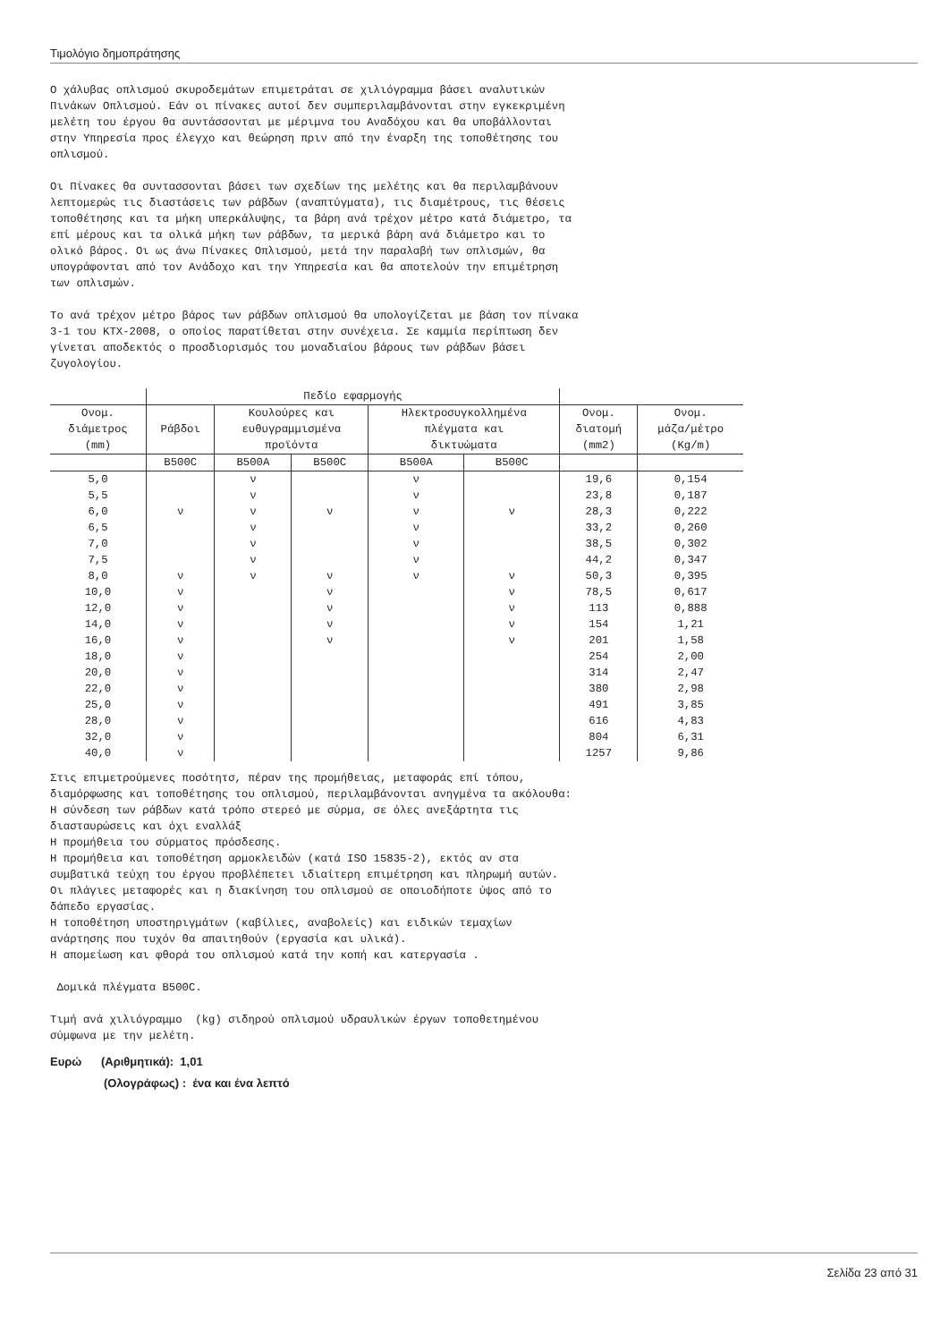Τιμολόγιο δημοπράτησης
Ο χάλυβας οπλισμού σκυροδεμάτων επιμετράται σε χιλιόγραμμα βάσει αναλυτικών Πινάκων Οπλισμού. Εάν οι πίνακες αυτοί δεν συμπεριλαμβάνονται στην εγκεκριμένη μελέτη του έργου θα συντάσσονται με μέριμνα του Αναδόχου και θα υποβάλλονται στην Υπηρεσία προς έλεγχο και θεώρηση πριν από την έναρξη της τοποθέτησης του οπλισμού.
Οι Πίνακες θα συντασσονται βάσει των σχεδίων της μελέτης και θα περιλαμβάνουν λεπτομερώς τις διαστάσεις των ράβδων (αναπτύγματα), τις διαμέτρους, τις θέσεις τοποθέτησης και τα μήκη υπερκάλυψης, τα βάρη ανά τρέχον μέτρο κατά διάμετρο, τα επί μέρους και τα ολικά μήκη των ράβδων, τα μερικά βάρη ανά διάμετρο και το ολικό βάρος. Οι ως άνω Πίνακες Οπλισμού, μετά την παραλαβή των οπλισμών, θα υπογράφονται από τον Ανάδοχο και την Υπηρεσία και θα αποτελούν την επιμέτρηση των οπλισμών.
Το ανά τρέχον μέτρο βάρος των ράβδων οπλισμού θα υπολογίζεται με βάση τον πίνακα 3-1 του ΚΤΧ-2008, ο οποίος παρατίθεται στην συνέχεια. Σε καμμία περίπτωση δεν γίνεται αποδεκτός ο προσδιορισμός του μοναδιαίου βάρους των ράβδων βάσει ζυγολογίου.
| | Πεδίο εφαρμογής | | | | | | |
| --- | --- | --- | --- | --- | --- | --- | --- |
| Ονομ. διάμετρος (mm) | Ράβδοι | Κουλούρες και ευθυγραμμισμένα προϊόντα | | Ηλεκτροσυγκολλημένα πλέγματα και δικτυώματα | | Ονομ. διατομή (mm2) | Ονομ. μάζα/μέτρο (Kg/m) |
| | B500C | B500A | B500C | B500A | B500C | | |
| 5,0 | | ν | | ν | | 19,6 | 0,154 |
| 5,5 | | ν | | ν | | 23,8 | 0,187 |
| 6,0 | ν | ν | ν | ν | ν | 28,3 | 0,222 |
| 6,5 | | ν | | ν | | 33,2 | 0,260 |
| 7,0 | | ν | | ν | | 38,5 | 0,302 |
| 7,5 | | ν | | ν | | 44,2 | 0,347 |
| 8,0 | ν | ν | ν | ν | ν | 50,3 | 0,395 |
| 10,0 | ν | | ν | | ν | 78,5 | 0,617 |
| 12,0 | ν | | ν | | ν | 113 | 0,888 |
| 14,0 | ν | | ν | | ν | 154 | 1,21 |
| 16,0 | ν | | ν | | ν | 201 | 1,58 |
| 18,0 | ν | | | | | 254 | 2,00 |
| 20,0 | ν | | | | | 314 | 2,47 |
| 22,0 | ν | | | | | 380 | 2,98 |
| 25,0 | ν | | | | | 491 | 3,85 |
| 28,0 | ν | | | | | 616 | 4,83 |
| 32,0 | ν | | | | | 804 | 6,31 |
| 40,0 | ν | | | | | 1257 | 9,86 |
Στις επιμετρούμενες ποσότητσ, πέραν της προμήθειας, μεταφοράς επί τόπου, διαμόρφωσης και τοποθέτησης του οπλισμού, περιλαμβάνονται ανηγμένα τα ακόλουθα: Η σύνδεση των ράβδων κατά τρόπο στερεό με σύρμα, σε όλες ανεξάρτητα τις διασταυρώσεις και όχι εναλλάξ Η προμήθεια του σύρματος πρόσδεσης. Η προμήθεια και τοποθέτηση αρμοκλειδών (κατά ISO 15835-2), εκτός αν στα συμβατικά τεύχη του έργου προβλέπετει ιδιαίτερη επιμέτρηση και πληρωμή αυτών. Οι πλάγιες μεταφορές και η διακίνηση του οπλισμού σε οποιοδήποτε ύψος από το δάπεδο εργασίας. Η τοποθέτηση υποστηριγμάτων (καβίλιες, αναβολείς) και ειδικών τεμαχίων ανάρτησης που τυχόν θα απαιτηθούν (εργασία και υλικά). Η απομείωση και φθορά του οπλισμού κατά την κοπή και κατεργασία .
Δομικά πλέγματα B500C.
Τιμή ανά χιλιόγραμμο (kg) σιδηρού οπλισμού υδραυλικών έργων τοποθετημένου σύμφωνα με την μελέτη.
Ευρώ (Αριθμητικά): 1,01
(Ολογράφως) : ένα και ένα λεπτό
Σελίδα 23 από 31